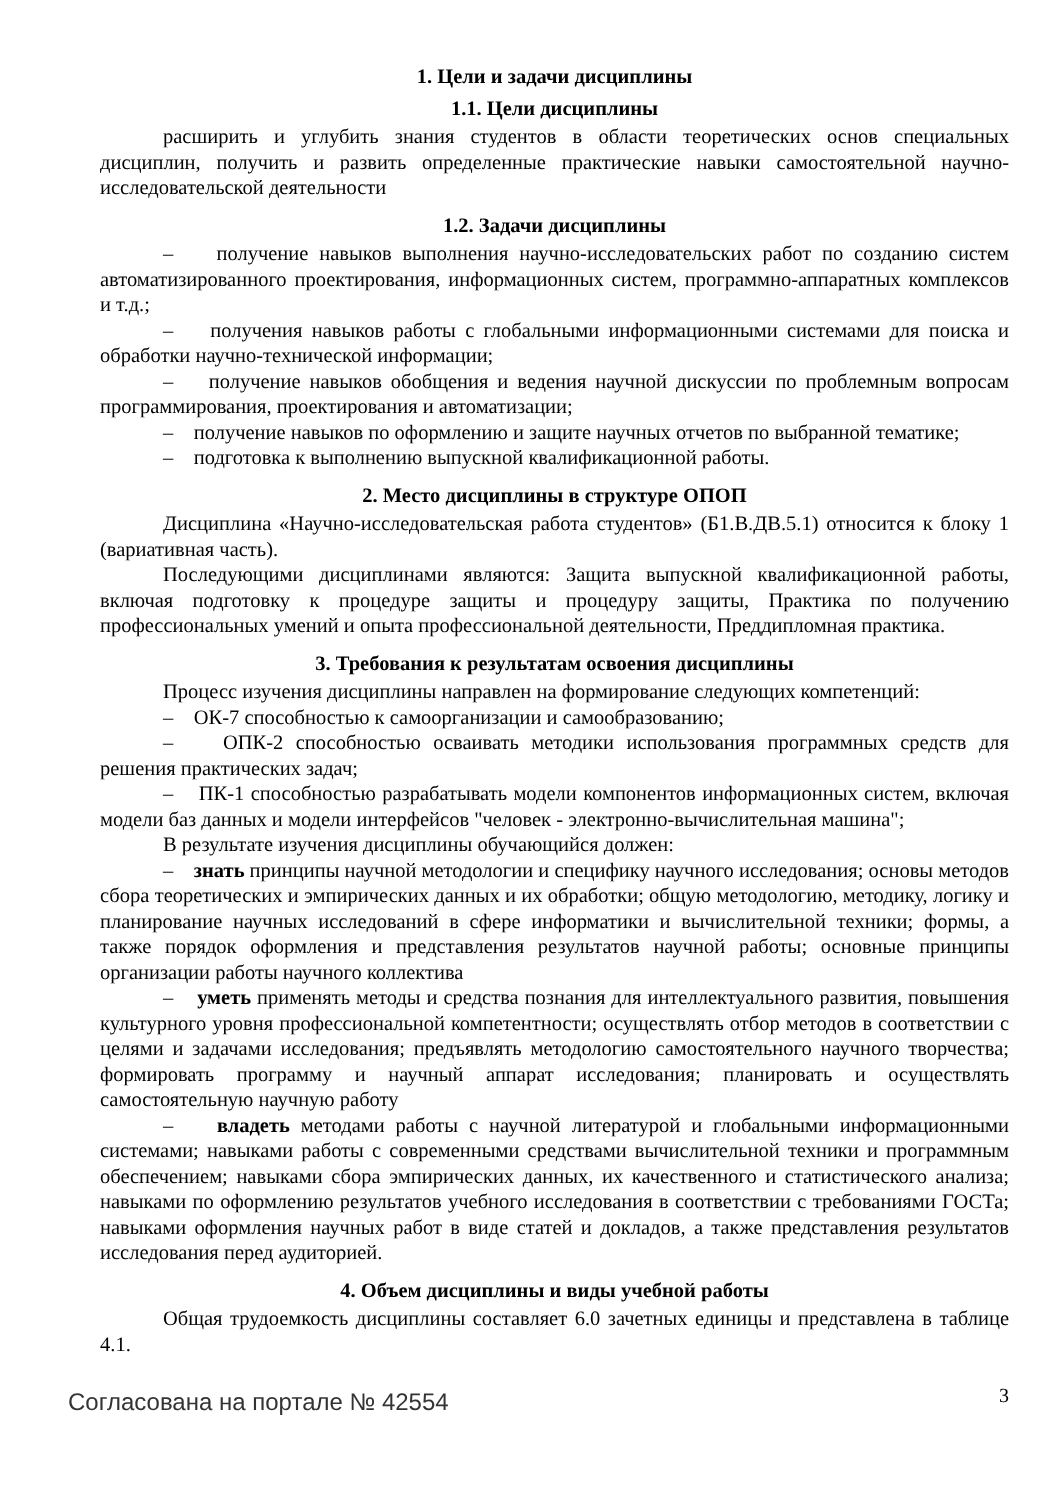1. Цели и задачи дисциплины
1.1. Цели дисциплины
расширить и углубить знания студентов в области теоретических основ специальных дисциплин, получить и развить определенные практические навыки самостоятельной научно-исследовательской деятельности
1.2. Задачи дисциплины
– получение навыков выполнения научно-исследовательских работ по созданию систем автоматизированного проектирования, информационных систем, программно-аппаратных комплексов и т.д.;
– получения навыков работы с глобальными информационными системами для поиска и обработки научно-технической информации;
– получение навыков обобщения и ведения научной дискуссии по проблемным вопросам программирования, проектирования и автоматизации;
– получение навыков по оформлению и защите научных отчетов по выбранной тематике;
– подготовка к выполнению выпускной квалификационной работы.
2. Место дисциплины в структуре ОПОП
Дисциплина «Научно-исследовательская работа студентов» (Б1.В.ДВ.5.1) относится к блоку 1 (вариативная часть).
Последующими дисциплинами являются: Защита выпускной квалификационной работы, включая подготовку к процедуре защиты и процедуру защиты, Практика по получению профессиональных умений и опыта профессиональной деятельности, Преддипломная практика.
3. Требования к результатам освоения дисциплины
Процесс изучения дисциплины направлен на формирование следующих компетенций:
– ОК-7 способностью к самоорганизации и самообразованию;
– ОПК-2 способностью осваивать методики использования программных средств для решения практических задач;
– ПК-1 способностью разрабатывать модели компонентов информационных систем, включая модели баз данных и модели интерфейсов "человек - электронно-вычислительная машина";
В результате изучения дисциплины обучающийся должен:
– знать принципы научной методологии и специфику научного исследования; основы методов сбора теоретических и эмпирических данных и их обработки; общую методологию, методику, логику и планирование научных исследований в сфере информатики и вычислительной техники; формы, а также порядок оформления и представления результатов научной работы; основные принципы организации работы научного коллектива
– уметь применять методы и средства познания для интеллектуального развития, повышения культурного уровня профессиональной компетентности; осуществлять отбор методов в соответствии с целями и задачами исследования; предъявлять методологию самостоятельного научного творчества; формировать программу и научный аппарат исследования; планировать и осуществлять самостоятельную научную работу
– владеть методами работы с научной литературой и глобальными информационными системами; навыками работы с современными средствами вычислительной техники и программным обеспечением; навыками сбора эмпирических данных, их качественного и статистического анализа; навыками по оформлению результатов учебного исследования в соответствии с требованиями ГОСТа; навыками оформления научных работ в виде статей и докладов, а также представления результатов исследования перед аудиторией.
4. Объем дисциплины и виды учебной работы
Общая трудоемкость дисциплины составляет 6.0 зачетных единицы и представлена в таблице 4.1.
Согласована на портале № 42554 3